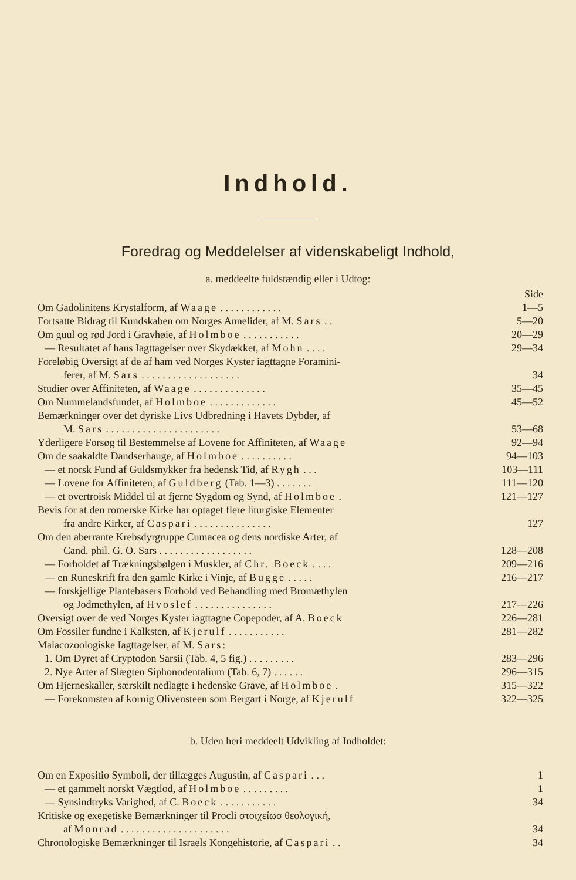Indhold.
Foredrag og Meddelelser af videnskabeligt Indhold,
a. meddeelte fuldstændig eller i Udtog:
| | Side |
| Om Gadolinitens Krystalform, af Waage . . . . . . . . . . . . | 1—5 |
| Fortsatte Bidrag til Kundskaben om Norges Annelider, af M. Sars . . | 5—20 |
| Om guul og rød Jord i Gravhøie, af Holmboe . . . . . . . . . . . | 20—29 |
| — Resultatet af hans Iagttagelser over Skydækket, af Mohn . . . . | 29—34 |
| Foreløbig Oversigt af de af ham ved Norges Kyster iagttagne Foramini- | |
| ferer, af M. Sars . . . . . . . . . . . . . . . . . . . | 34 |
| Studier over Affiniteten, af Waage . . . . . . . . . . . . . . | 35—45 |
| Om Nummelandsfundet, af Holmboe . . . . . . . . . . . . . | 45—52 |
| Bemærkninger over det dyriske Livs Udbredning i Havets Dybder, af | |
| M. Sars . . . . . . . . . . . . . . . . . . . . . . | 53—68 |
| Yderligere Forsøg til Bestemmelse af Lovene for Affiniteten, af Waage | 92—94 |
| Om de saakaldte Dandserhauge, af Holmboe . . . . . . . . . . | 94—103 |
| — et norsk Fund af Guldsmykker fra hedensk Tid, af Rygh . . . | 103—111 |
| — Lovene for Affiniteten, af Guldberg (Tab. 1—3) . . . . . . . | 111—120 |
| — et overtroisk Middel til at fjerne Sygdom og Synd, af Holmboe . | 121—127 |
| Bevis for at den romerske Kirke har optaget flere liturgiske Elementer | |
| fra andre Kirker, af Caspari . . . . . . . . . . . . . . . | 127 |
| Om den aberrante Krebsdyrgruppe Cumacea og dens nordiske Arter, af | |
| Cand. phil. G. O. Sars . . . . . . . . . . . . . . . . . . | 128—208 |
| — Forholdet af Trækningsbølgen i Muskler, af Chr. Boeck . . . . | 209—216 |
| — en Runeskrift fra den gamle Kirke i Vinje, af Bugge . . . . . | 216—217 |
| — forskjellige Plantebasers Forhold ved Behandling med Bromæthylen | |
| og Jodmethylen, af Hvoslef . . . . . . . . . . . . . . . | 217—226 |
| Oversigt over de ved Norges Kyster iagttagne Copepoder, af A. Boeck | 226—281 |
| Om Fossiler fundne i Kalksten, af Kjerulf . . . . . . . . . . . | 281—282 |
| Malacozoologiske Iagttagelser, af M. Sars : | |
| 1. Om Dyret af Cryptodon Sarsii (Tab. 4, 5 fig.) . . . . . . . . . | 283—296 |
| 2. Nye Arter af Slægten Siphonodentalium (Tab. 6, 7) . . . . . . | 296—315 |
| Om Hjerneskaller, særskilt nedlagte i hedenske Grave, af Holmboe . | 315—322 |
| — Forekomsten af kornig Olivensteen som Bergart i Norge, af Kjerulf | 322—325 |
b. Uden heri meddeelt Udvikling af Indholdet:
| Om en Expositio Symboli, der tillægges Augustin, af Caspari . . . | 1 |
| — et gammelt norskt Vægtlod, af Holmboe . . . . . . . . . | 1 |
| — Synsindtryks Varighed, af C. Boeck . . . . . . . . . . . | 34 |
| Kritiske og exegetiske Bemærkninger til Procli στοιχείωσ θεολογική, | |
| af Monrad . . . . . . . . . . . . . . . . . . . . . | 34 |
| Chronologiske Bemærkninger til Israels Kongehistorie, af Caspari . . | 34 |